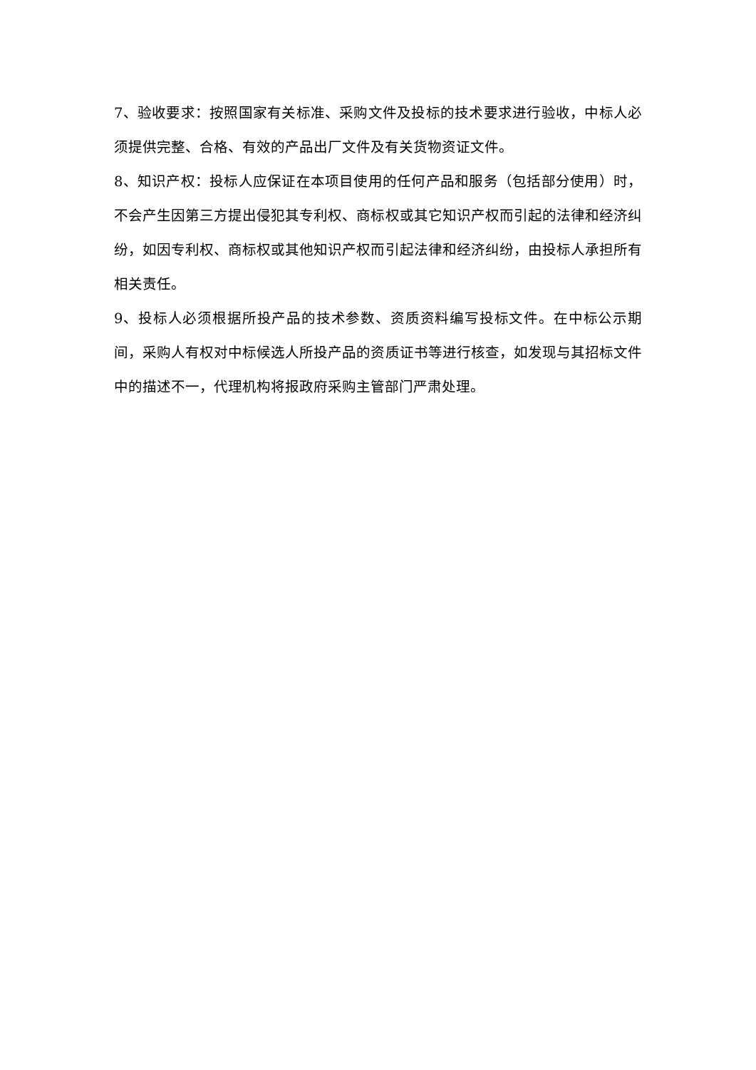7、验收要求：按照国家有关标准、采购文件及投标的技术要求进行验收，中标人必须提供完整、合格、有效的产品出厂文件及有关货物资证文件。
8、知识产权：投标人应保证在本项目使用的任何产品和服务（包括部分使用）时，不会产生因第三方提出侵犯其专利权、商标权或其它知识产权而引起的法律和经济纠纷，如因专利权、商标权或其他知识产权而引起法律和经济纠纷，由投标人承担所有相关责任。
9、投标人必须根据所投产品的技术参数、资质资料编写投标文件。在中标公示期间，采购人有权对中标候选人所投产品的资质证书等进行核查，如发现与其招标文件中的描述不一，代理机构将报政府采购主管部门严肃处理。